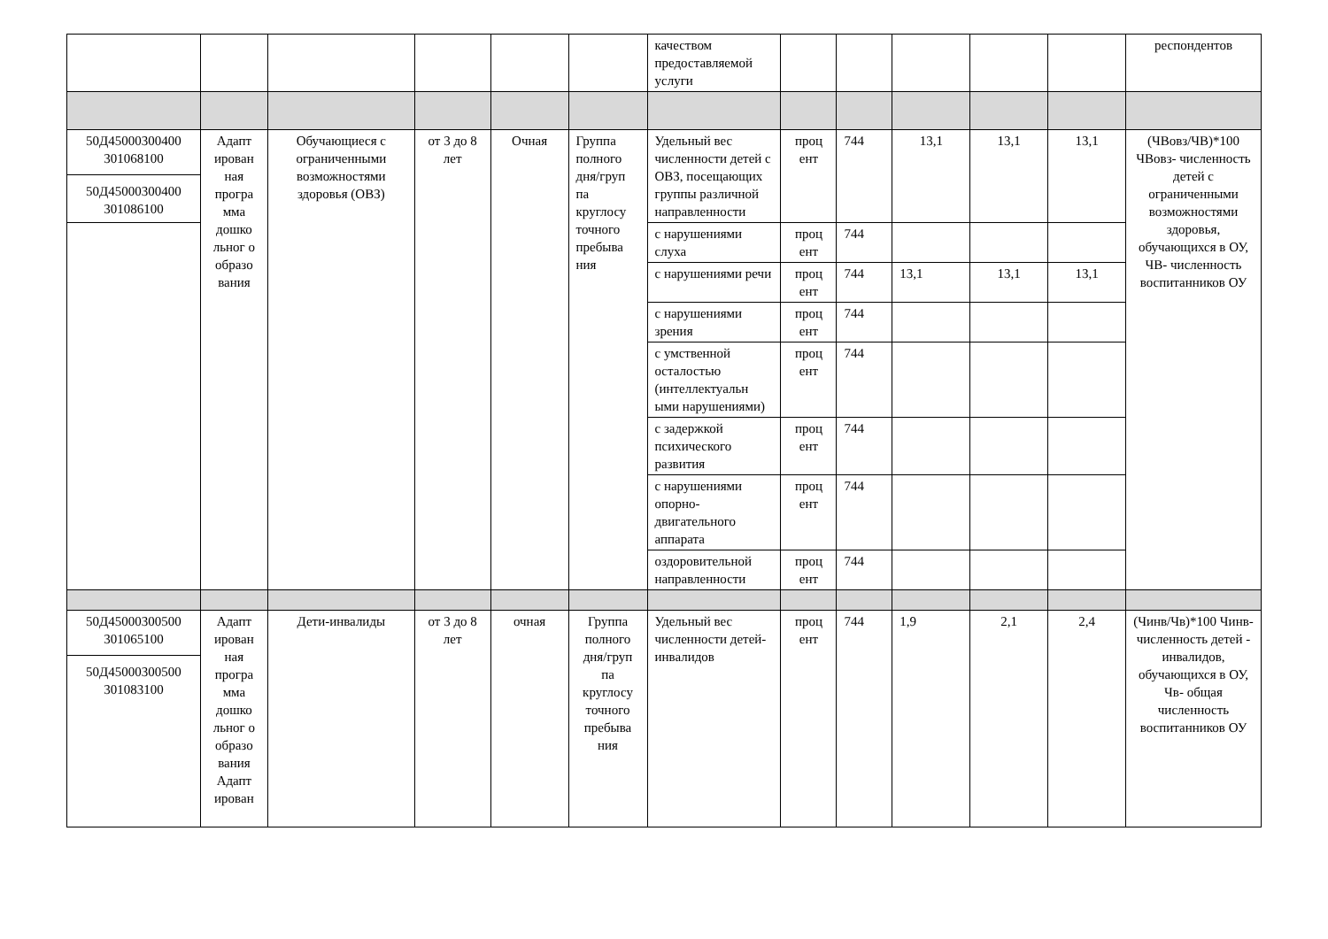| | | | | | | качеством предоставляемой услуги | | | | | | респондентов |
| 50Д45000300400 301068100 50Д45000300400 301086100 | Адапт ирован ная програ мма дошко льног о образо вания | Обучающиеся с ограниченными возможностями здоровья (ОВЗ) | от 3 до 8 лет | Очная | Группа полного дня/груп па круглосу точного пребыва ния | Удельный вес численности детей с ОВЗ, посещающих группы различной направленности | проц ент | 744 | 13,1 | 13,1 | 13,1 | (ЧВовз/ЧВ)*100 ЧВовз- численность детей с ограниченными возможностями здоровья, обучающихся в ОУ, ЧВ- численность воспитанников ОУ |
| | | | | | | с нарушениями слуха | проц ент | 744 | | | | |
| | | | | | | с нарушениями речи | проц ент | 744 | 13,1 | 13,1 | 13,1 | |
| | | | | | | с нарушениями зрения | проц ент | 744 | | | | |
| | | | | | | с умственной осталостью (интеллектуальн ыми нарушениями) | проц ент | 744 | | | | |
| | | | | | | с задержкой психического развития | проц ент | 744 | | | | |
| | | | | | | с нарушениями опорно-двигательного аппарата | проц ент | 744 | | | | |
| | | | | | | оздоровительной направленности | проц ент | 744 | | | | |
| 50Д45000300500 301065100 50Д45000300500 301083100 | Адапт ирован ная програ мма дошко льног о образо вания Адапт ирован | Дети-инвалиды | от 3 до 8 лет | очная | Группа полного дня/груп па круглосу точного пребыва ния | Удельный вес численности детей-инвалидов | проц ент | 744 | 1,9 | 2,1 | 2,4 | (Чинв/Чв)*100 Чинв- численность детей - инвалидов, обучающихся в ОУ, Чв- общая численность воспитанников ОУ |